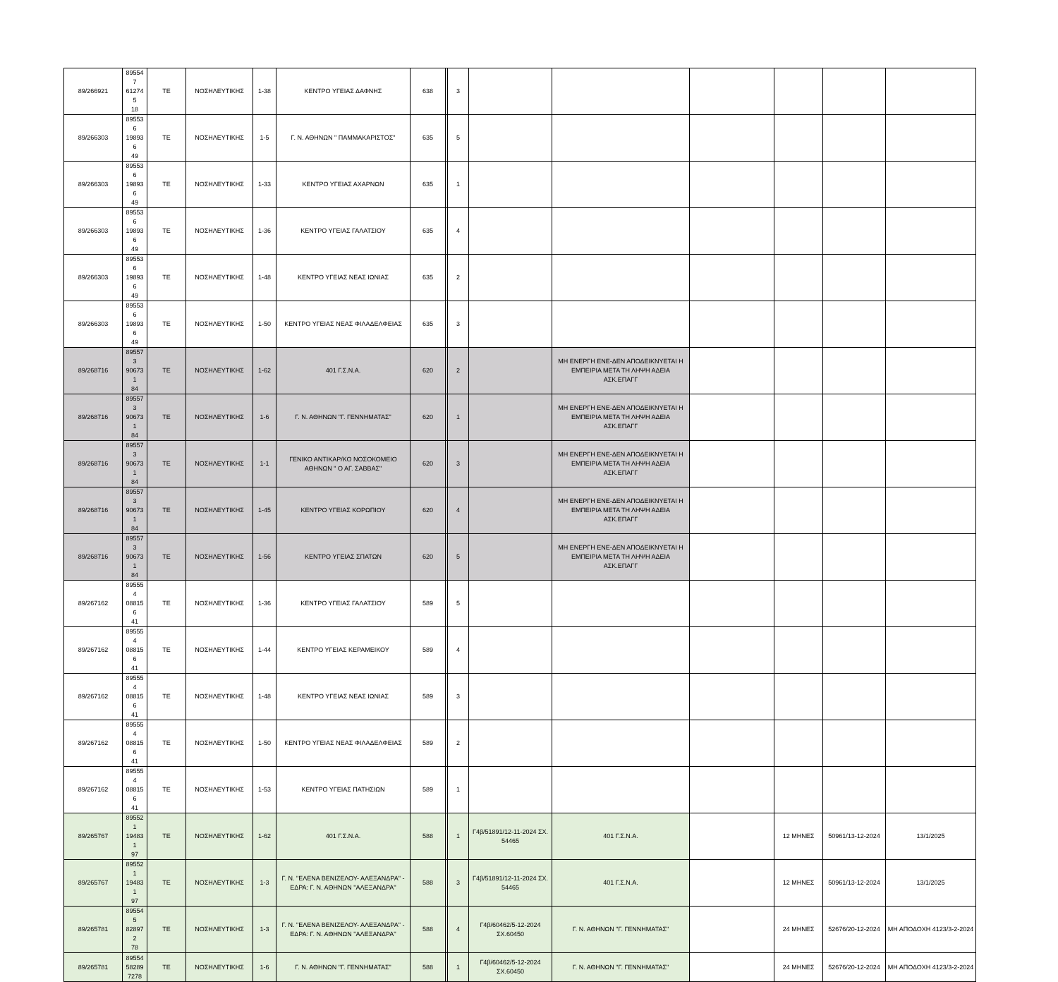| 89/266921 | 895547 612745 18 | ΤΕ | ΝΟΣΗΛΕΥΤΙΚΗΣ | 1-38 | ΚΕΝΤΡΟ ΥΓΕΙΑΣ ΔΑΦΝΗΣ | 638 | | 3 | | | | | | |
| 89/266303 | 895536 198936 49 | ΤΕ | ΝΟΣΗΛΕΥΤΙΚΗΣ | 1-5 | Γ. Ν. ΑΘΗΝΩΝ " ΠΑΜΜΑΚΑΡΙΣΤΟΣ" | 635 | | 5 | | | | | | |
| 89/266303 | 895536 198936 49 | ΤΕ | ΝΟΣΗΛΕΥΤΙΚΗΣ | 1-33 | ΚΕΝΤΡΟ ΥΓΕΙΑΣ ΑΧΑΡΝΩΝ | 635 | | 1 | | | | | | |
| 89/266303 | 895536 198936 49 | ΤΕ | ΝΟΣΗΛΕΥΤΙΚΗΣ | 1-36 | ΚΕΝΤΡΟ ΥΓΕΙΑΣ ΓΑΛΑΤΣΙΟΥ | 635 | | 4 | | | | | | |
| 89/266303 | 895536 198936 49 | ΤΕ | ΝΟΣΗΛΕΥΤΙΚΗΣ | 1-48 | ΚΕΝΤΡΟ ΥΓΕΙΑΣ ΝΕΑΣ ΙΩΝΙΑΣ | 635 | | 2 | | | | | | |
| 89/266303 | 895536 198936 49 | ΤΕ | ΝΟΣΗΛΕΥΤΙΚΗΣ | 1-50 | ΚΕΝΤΡΟ ΥΓΕΙΑΣ ΝΕΑΣ ΦΙΛΑΔΕΛΦΕΙΑΣ | 635 | | 3 | | | | | | |
| 89/268716 | 895573 906731 84 | ΤΕ | ΝΟΣΗΛΕΥΤΙΚΗΣ | 1-62 | 401 Γ.Σ.Ν.Α. | 620 | | 2 | | ΜΗ ΕΝΕΡΓΗ ΕΝΕ-ΔΕΝ ΑΠΟΔΕΙΚΝΥΕΤΑΙ Η ΕΜΠΕΙΡΙΑ ΜΕΤΑ ΤΗ ΛΗΨΗ ΑΔΕΙΑ ΑΣΚ.ΕΠΑΓΓ | | | | |
| 89/268716 | 895573 906731 84 | ΤΕ | ΝΟΣΗΛΕΥΤΙΚΗΣ | 1-6 | Γ. Ν. ΑΘΗΝΩΝ "Γ. ΓΕΝΝΗΜΑΤΑΣ" | 620 | | 1 | | ΜΗ ΕΝΕΡΓΗ ΕΝΕ-ΔΕΝ ΑΠΟΔΕΙΚΝΥΕΤΑΙ Η ΕΜΠΕΙΡΙΑ ΜΕΤΑ ΤΗ ΛΗΨΗ ΑΔΕΙΑ ΑΣΚ.ΕΠΑΓΓ | | | | |
| 89/268716 | 895573 906731 84 | ΤΕ | ΝΟΣΗΛΕΥΤΙΚΗΣ | 1-1 | ΓΕΝΙΚΟ ΑΝΤΙΚΑΡ/ΚΟ ΝΟΣΟΚΟΜΕΙΟ ΑΘΗΝΩΝ " Ο ΑΓ. ΣΑΒΒΑΣ" | 620 | | 3 | | ΜΗ ΕΝΕΡΓΗ ΕΝΕ-ΔΕΝ ΑΠΟΔΕΙΚΝΥΕΤΑΙ Η ΕΜΠΕΙΡΙΑ ΜΕΤΑ ΤΗ ΛΗΨΗ ΑΔΕΙΑ ΑΣΚ.ΕΠΑΓΓ | | | | |
| 89/268716 | 895573 906731 84 | ΤΕ | ΝΟΣΗΛΕΥΤΙΚΗΣ | 1-45 | ΚΕΝΤΡΟ ΥΓΕΙΑΣ ΚΟΡΩΠΙΟΥ | 620 | | 4 | | ΜΗ ΕΝΕΡΓΗ ΕΝΕ-ΔΕΝ ΑΠΟΔΕΙΚΝΥΕΤΑΙ Η ΕΜΠΕΙΡΙΑ ΜΕΤΑ ΤΗ ΛΗΨΗ ΑΔΕΙΑ ΑΣΚ.ΕΠΑΓΓ | | | | |
| 89/268716 | 895573 906731 84 | ΤΕ | ΝΟΣΗΛΕΥΤΙΚΗΣ | 1-56 | ΚΕΝΤΡΟ ΥΓΕΙΑΣ ΣΠΑΤΩΝ | 620 | | 5 | | ΜΗ ΕΝΕΡΓΗ ΕΝΕ-ΔΕΝ ΑΠΟΔΕΙΚΝΥΕΤΑΙ Η ΕΜΠΕΙΡΙΑ ΜΕΤΑ ΤΗ ΛΗΨΗ ΑΔΕΙΑ ΑΣΚ.ΕΠΑΓΓ | | | | |
| 89/267162 | 895554 088156 41 | ΤΕ | ΝΟΣΗΛΕΥΤΙΚΗΣ | 1-36 | ΚΕΝΤΡΟ ΥΓΕΙΑΣ ΓΑΛΑΤΣΙΟΥ | 589 | | 5 | | | | | | |
| 89/267162 | 895554 088156 41 | ΤΕ | ΝΟΣΗΛΕΥΤΙΚΗΣ | 1-44 | ΚΕΝΤΡΟ ΥΓΕΙΑΣ ΚΕΡΑΜΕΙΚΟΥ | 589 | | 4 | | | | | | |
| 89/267162 | 895554 088156 41 | ΤΕ | ΝΟΣΗΛΕΥΤΙΚΗΣ | 1-48 | ΚΕΝΤΡΟ ΥΓΕΙΑΣ ΝΕΑΣ ΙΩΝΙΑΣ | 589 | | 3 | | | | | | |
| 89/267162 | 895554 088156 41 | ΤΕ | ΝΟΣΗΛΕΥΤΙΚΗΣ | 1-50 | ΚΕΝΤΡΟ ΥΓΕΙΑΣ ΝΕΑΣ ΦΙΛΑΔΕΛΦΕΙΑΣ | 589 | | 2 | | | | | | |
| 89/267162 | 895554 088156 41 | ΤΕ | ΝΟΣΗΛΕΥΤΙΚΗΣ | 1-53 | ΚΕΝΤΡΟ ΥΓΕΙΑΣ ΠΑΤΗΣΙΩΝ | 589 | | 1 | | | | | | |
| 89/265767 | 895521 194831 97 | ΤΕ | ΝΟΣΗΛΕΥΤΙΚΗΣ | 1-62 | 401 Γ.Σ.Ν.Α. | 588 | | 1 | Γ4β/51891/12-11-2024 ΣΧ. 54465 | 401 Γ.Σ.Ν.Α. | | 12 ΜΗΝΕΣ | 50961/13-12-2024 | 13/1/2025 |
| 89/265767 | 895521 194831 97 | ΤΕ | ΝΟΣΗΛΕΥΤΙΚΗΣ | 1-3 | Γ. Ν. "ΕΛΕΝΑ ΒΕΝΙΖΕΛΟΥ- ΑΛΕΞΑΝΔΡΑ" - ΕΔΡΑ: Γ. Ν. ΑΘΗΝΩΝ ''ΑΛΕΞΑΝΔΡΑ'' | 588 | | 3 | Γ4β/51891/12-11-2024 ΣΧ. 54465 | 401 Γ.Σ.Ν.Α. | | 12 ΜΗΝΕΣ | 50961/13-12-2024 | 13/1/2025 |
| 89/265781 | 895545 828972 78 | ΤΕ | ΝΟΣΗΛΕΥΤΙΚΗΣ | 1-3 | Γ. Ν. "ΕΛΕΝΑ ΒΕΝΙΖΕΛΟΥ- ΑΛΕΞΑΝΔΡΑ" - ΕΔΡΑ: Γ. Ν. ΑΘΗΝΩΝ ''ΑΛΕΞΑΝΔΡΑ'' | 588 | | 4 | Γ4β/60462/5-12-2024 ΣΧ.60450 | Γ. Ν. ΑΘΗΝΩΝ "Γ. ΓΕΝΝΗΜΑΤΑΣ" | | 24 ΜΗΝΕΣ | 52676/20-12-2024 | ΜΗ ΑΠΟΔΟΧΗ 4123/3-2-2024 |
| 89/265781 | 89554 58289 7278 | ΤΕ | ΝΟΣΗΛΕΥΤΙΚΗΣ | 1-6 | Γ. Ν. ΑΘΗΝΩΝ "Γ. ΓΕΝΝΗΜΑΤΑΣ" | 588 | | 1 | Γ4β/60462/5-12-2024 ΣΧ.60450 | Γ. Ν. ΑΘΗΝΩΝ "Γ. ΓΕΝΝΗΜΑΤΑΣ" | | 24 ΜΗΝΕΣ | 52676/20-12-2024 | ΜΗ ΑΠΟΔΟΧΗ 4123/3-2-2024 |